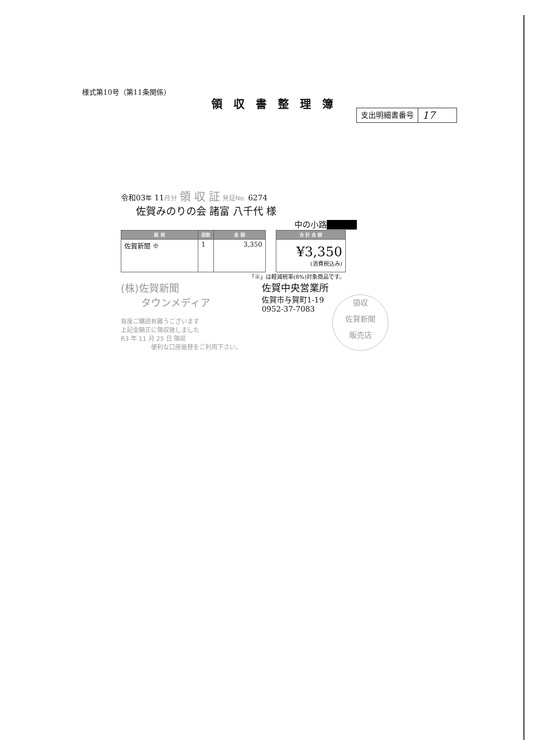様式第10号（第11条関係）
領収書整理簿
支出明細書番号
17
令和03年 11月分 領 収 証 発証No. 6274
佐賀みのりの会 諸富 八千代 様
中の小路■■■■
| 銘 柄 | 部数 | 金 額 |
| --- | --- | --- |
| 佐賀新聞 ※ | 1 | 3,350 |
| 合 計 金 額 |
| --- |
| ¥3,350 (消費税込み) |
「※」は軽減税率(8%)対象商品です。
(株)佐賀新聞
　　タウンメディア
毎度ご購読有難うございます
上記金額正に領収致しました
R3 年 11 月 25 日 領収
便利な口座振替をご利用下さい。
佐賀中央営業所
佐賀市与賀町1-19
0952-37-7083
領収
佐賀新聞
販売店